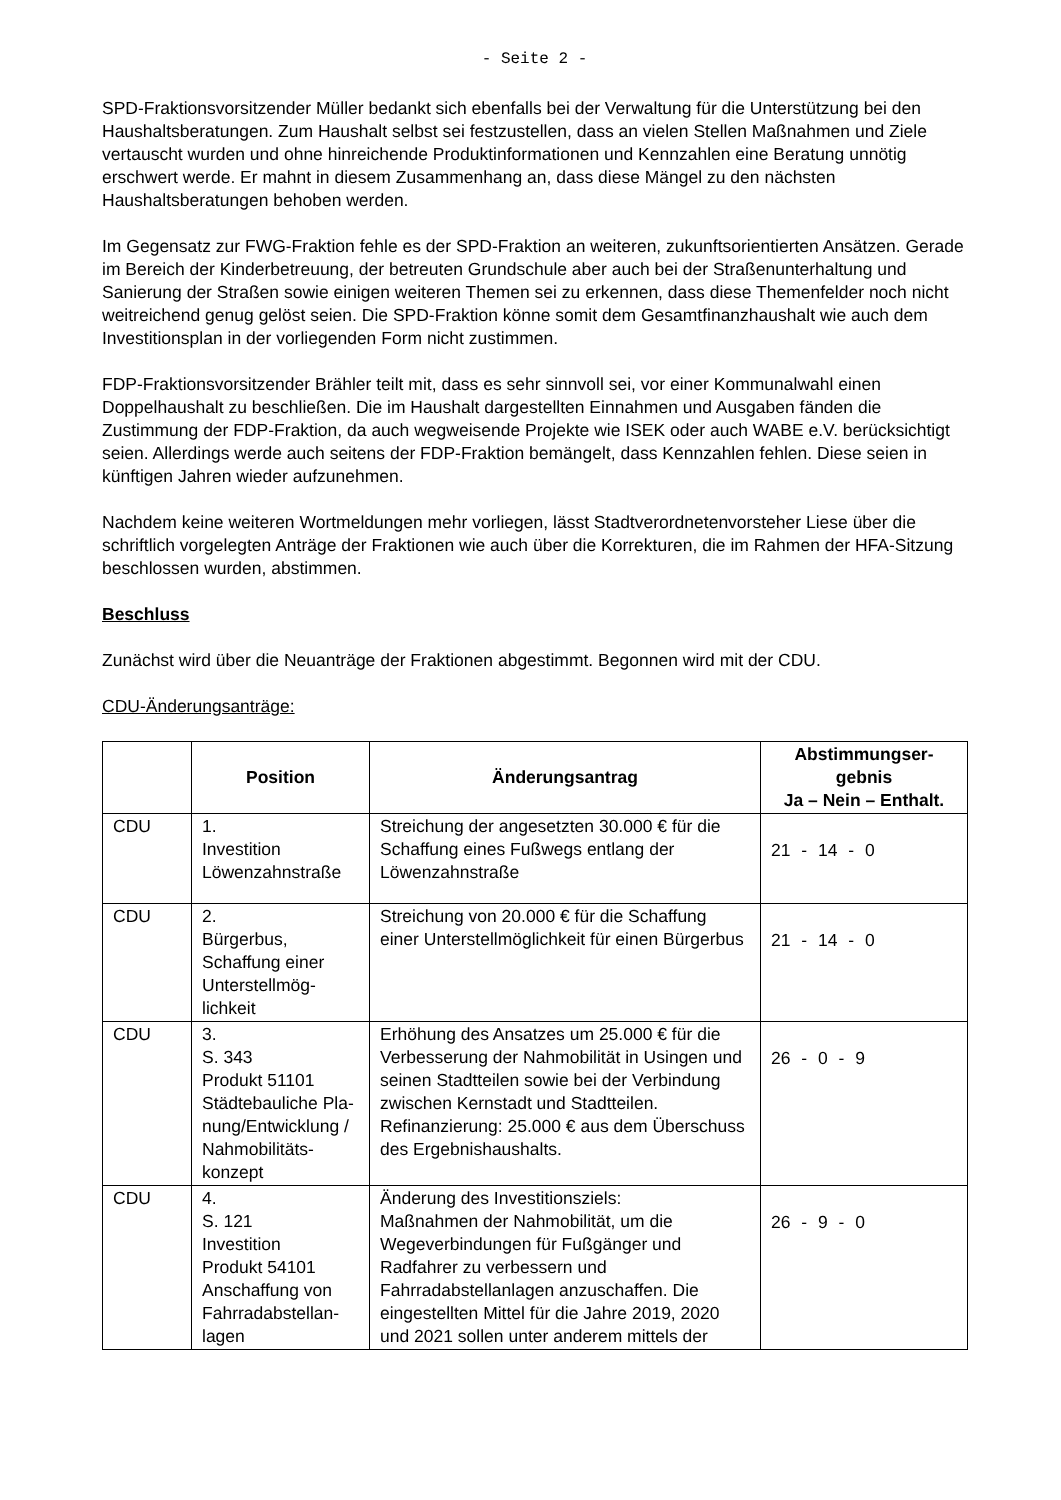- Seite 2 -
SPD-Fraktionsvorsitzender Müller bedankt sich ebenfalls bei der Verwaltung für die Unterstützung bei den Haushaltsberatungen. Zum Haushalt selbst sei festzustellen, dass an vielen Stellen Maßnahmen und Ziele vertauscht wurden und ohne hinreichende Produktinformationen und Kennzahlen eine Beratung unnötig erschwert werde. Er mahnt in diesem Zusammenhang an, dass diese Mängel zu den nächsten Haushaltsberatungen behoben werden.
Im Gegensatz zur FWG-Fraktion fehle es der SPD-Fraktion an weiteren, zukunftsorientierten Ansätzen. Gerade im Bereich der Kinderbetreuung, der betreuten Grundschule aber auch bei der Straßenunterhaltung und Sanierung der Straßen sowie einigen weiteren Themen sei zu erkennen, dass diese Themenfelder noch nicht weitreichend genug gelöst seien. Die SPD-Fraktion könne somit dem Gesamtfinanzhaushalt wie auch dem Investitionsplan in der vorliegenden Form nicht zustimmen.
FDP-Fraktionsvorsitzender Brähler teilt mit, dass es sehr sinnvoll sei, vor einer Kommunalwahl einen Doppelhaushalt zu beschließen. Die im Haushalt dargestellten Einnahmen und Ausgaben fänden die Zustimmung der FDP-Fraktion, da auch wegweisende Projekte wie ISEK oder auch WABE e.V. berücksichtigt seien. Allerdings werde auch seitens der FDP-Fraktion bemängelt, dass Kennzahlen fehlen. Diese seien in künftigen Jahren wieder aufzunehmen.
Nachdem keine weiteren Wortmeldungen mehr vorliegen, lässt Stadtverordnetenvorsteher Liese über die schriftlich vorgelegten Anträge der Fraktionen wie auch über die Korrekturen, die im Rahmen der HFA-Sitzung beschlossen wurden, abstimmen.
Beschluss
Zunächst wird über die Neuanträge der Fraktionen abgestimmt. Begonnen wird mit der CDU.
CDU-Änderungsanträge:
| | Position | Änderungsantrag | Abstimmungser- gebnis Ja – Nein – Enthalt. |
| --- | --- | --- | --- |
| CDU | 1. Investition Löwenzahnstraße | Streichung der angesetzten 30.000 € für die Schaffung eines Fußwegs entlang der Löwenzahnstraße | 21 - 14 - 0 |
| CDU | 2. Bürgerbus, Schaffung einer Unterstellmög- lichkeit | Streichung von 20.000 € für die Schaffung einer Unterstellmöglichkeit für einen Bürgerbus | 21 - 14 - 0 |
| CDU | 3. S. 343 Produkt 51101 Städtebauliche Pla- nung/Entwicklung / Nahmobilitäts- konzept | Erhöhung des Ansatzes um 25.000 € für die Verbesserung der Nahmobilität in Usingen und seinen Stadtteilen sowie bei der Verbindung zwischen Kernstadt und Stadtteilen. Refinanzierung: 25.000 € aus dem Überschuss des Ergebnishaushalts. | 26 - 0 - 9 |
| CDU | 4. S. 121 Investition Produkt 54101 Anschaffung von Fahrradabstellan- lagen | Änderung des Investitionsziels: Maßnahmen der Nahmobilität, um die Wegeverbindungen für Fußgänger und Radfahrer zu verbessern und Fahrradabstellanlagen anzuschaffen. Die eingestellten Mittel für die Jahre 2019, 2020 und 2021 sollen unter anderem mittels der | 26 - 9 - 0 |